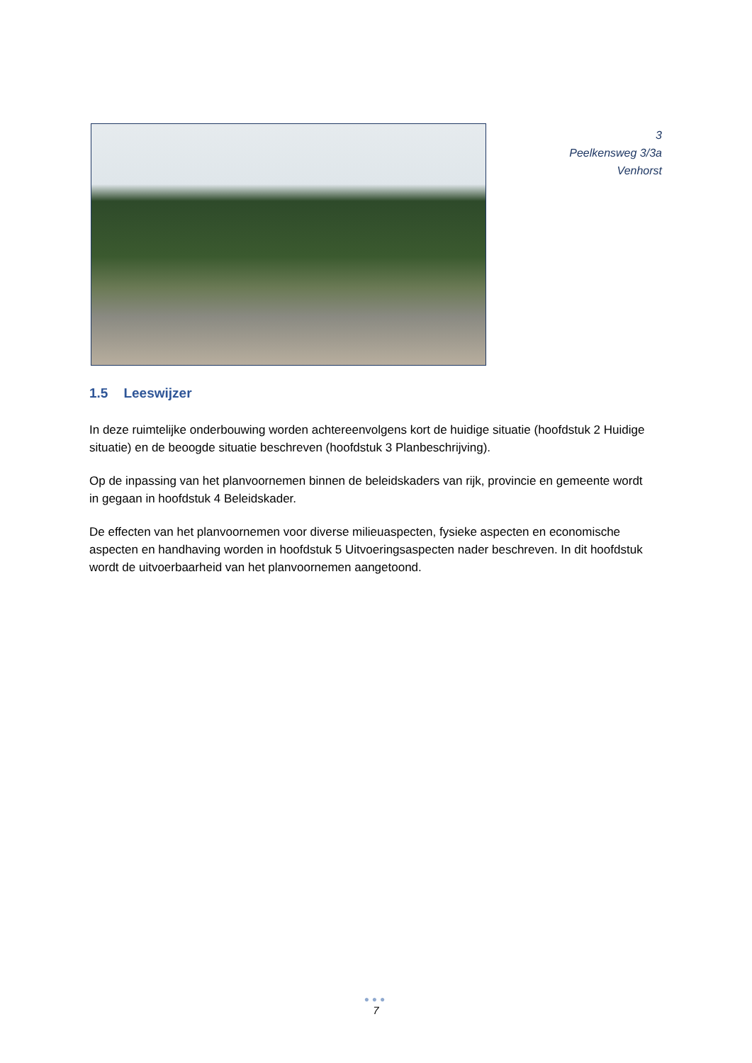3
Peelkensweg 3/3a
Venhorst
1.5 Leeswijzer
In deze ruimtelijke onderbouwing worden achtereenvolgens kort de huidige situatie (hoofdstuk 2 Huidige situatie) en de beoogde situatie beschreven (hoofdstuk 3 Planbeschrijving).
Op de inpassing van het planvoornemen binnen de beleidskaders van rijk, provincie en gemeente wordt in gegaan in hoofdstuk 4 Beleidskader.
De effecten van het planvoornemen voor diverse milieuaspecten, fysieke aspecten en economische aspecten en handhaving worden in hoofdstuk 5 Uitvoeringsaspecten nader beschreven. In dit hoofdstuk wordt de uitvoerbaarheid van het planvoornemen aangetoond.
●●●
7